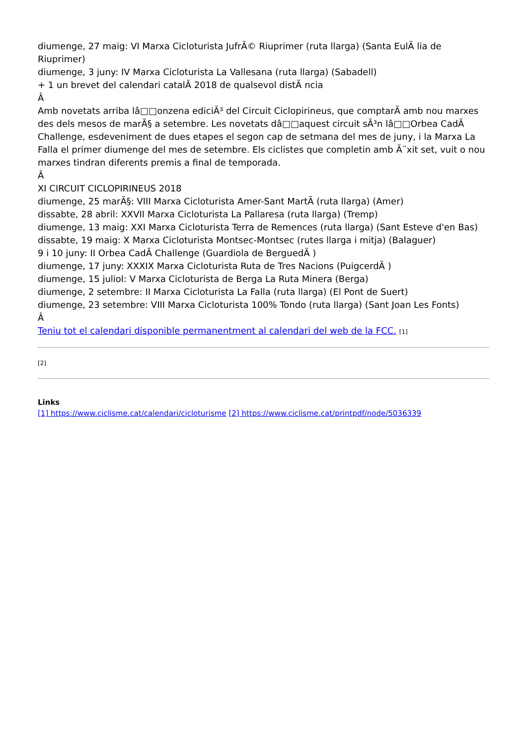diumenge, 27 maig: VI Marxa Cicloturista JufrÃ© Riuprimer (ruta llarga) (Santa EulÃ lia de Riuprimer)
diumenge, 3 juny: IV Marxa Cicloturista La Vallesana (ruta llarga) (Sabadell)
+ 1 un brevet del calendari catalÃ 2018 de qualsevol distÃ ncia
Â
Amb novetats arriba lâ□□onzena ediciÃ³ del Circuit Ciclopirineus, que comptarÃ amb nou marxes des dels mesos de marÃ§ a setembre. Les novetats dâ□□aquest circuit sÃ³n lâ□□Orbea CadÃ Challenge, esdeveniment de dues etapes el segon cap de setmana del mes de juny, i la Marxa La Falla el primer diumenge del mes de setembre. Els ciclistes que completin amb Ã¨xit set, vuit o nou marxes tindran diferents premis a final de temporada.
Â
XI CIRCUIT CICLOPIRINEUS 2018
diumenge, 25 marÃ§: VIII Marxa Cicloturista Amer-Sant MartÃ (ruta llarga) (Amer)
dissabte, 28 abril: XXVII Marxa Cicloturista La Pallaresa (ruta llarga) (Tremp)
diumenge, 13 maig: XXI Marxa Cicloturista Terra de Remences (ruta llarga) (Sant Esteve d'en Bas)
dissabte, 19 maig: X Marxa Cicloturista Montsec-Montsec (rutes llarga i mitja) (Balaguer)
9 i 10 juny: II Orbea CadÃ Challenge (Guardiola de BerguedÃ )
diumenge, 17 juny: XXXIX Marxa Cicloturista Ruta de Tres Nacions (PuigcerdÃ )
diumenge, 15 juliol: V Marxa Cicloturista de Berga La Ruta Minera (Berga)
diumenge, 2 setembre: II Marxa Cicloturista La Falla (ruta llarga) (El Pont de Suert)
diumenge, 23 setembre: VIII Marxa Cicloturista 100% Tondo (ruta llarga) (Sant Joan Les Fonts)
Â
Teniu tot el calendari disponible permanentment al calendari del web de la FCC. [1]
[2]
Links
[1] https://www.ciclisme.cat/calendari/cicloturisme [2] https://www.ciclisme.cat/printpdf/node/5036339